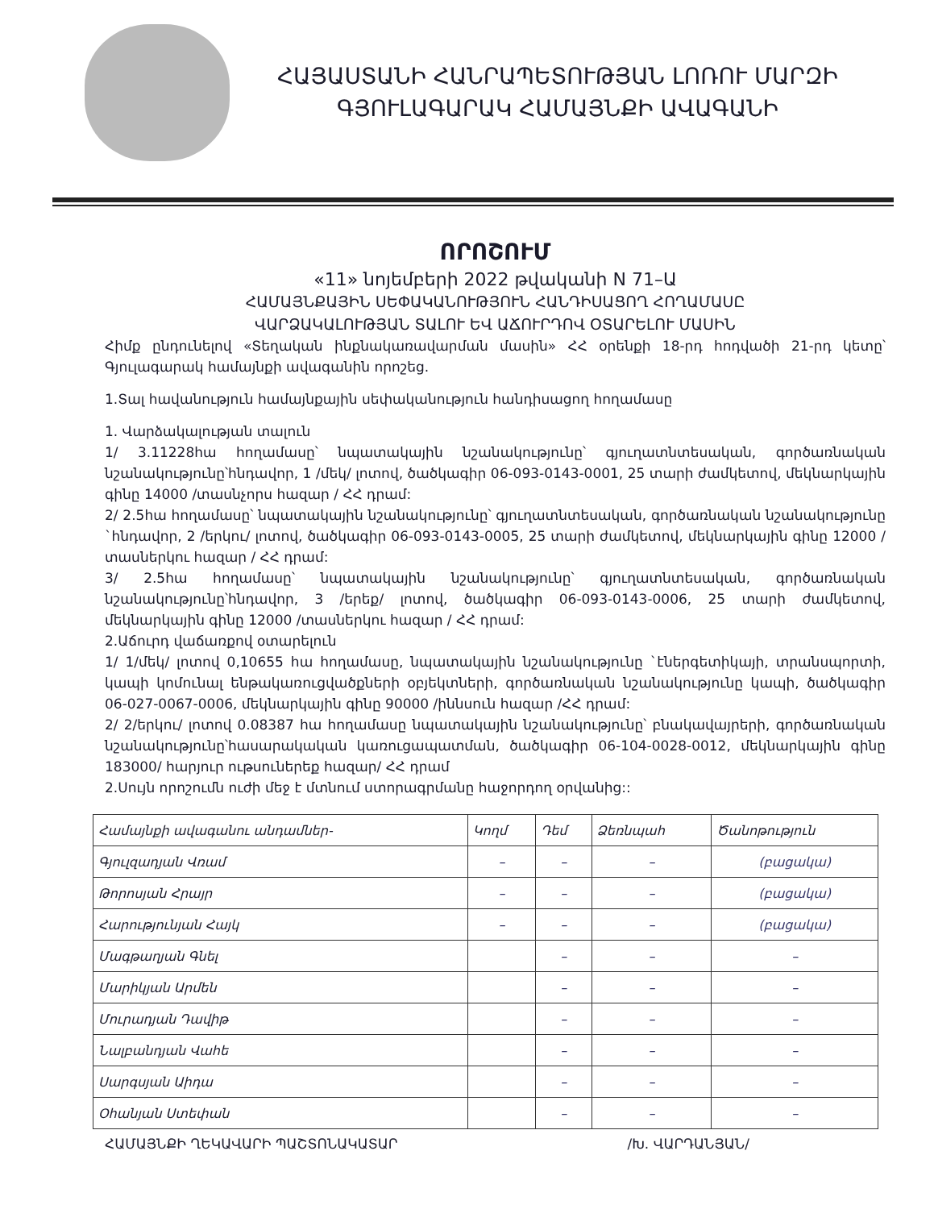ՀԱՅԱՍՏԱՆԻ ՀԱՆՐԱՊԵՏՈՒԹՅԱՆ ԼՈՌՈՒ ՄԱՐԶԻ
ԳՅՈՒԼԱԳԱՐԱԿ ՀԱՄԱՅՆՔԻ ԱՎԱԳԱՆԻ
ՈՐՈՇՈՒՄ
«11» նոյեմբերի 2022 թվականի N 71–Ա
ՀԱՄԱՅՆՔԱՅԻՆ ՍԵՓԱԿԱՆՈՒԹՅՈՒՆ ՀԱՆԴԻՍԱՑՈՂ ՀՈՂԱՄԱՍԸ
ՎԱՐՁԱԿԱԼՈՒԹՅԱՆ ՏԱԼՈՒ ԵՎ ԱՃՈՒՐԴՈՎ ՕՏԱՐԵԼՈՒ ՄԱՍԻՆ
Հիմք ընդունելով «Տեղական ինքնակառավարման մասին» ՀՀ օրենքի 18-րդ հոդվածի 21-րդ կետը՝ Գյուլագարակ համայնքի ավագանին որոշեց.
1.Տալ հավանություն համայնքային սեփականություն հանդիսացող հողամասը
1. Վարձակալության տալուն
1/ 3.11228հա հողամասը՝ նպատակային նշանակությունը՝ գյուղատնտեսական, գործառնական նշանակությունը՝հնդավոր, 1 /մեկ/ լոտով, ծածկագիր 06-093-0143-0001, 25 տարի ժամկետով, մեկնարկային գինը 14000 /տասնչորս հազար / ՀՀ դրամ:
2/ 2.5հա հողամասը՝ նպատակային նշանակությունը՝ գյուղատնտեսական, գործառնական նշանակությունը `հնդավոր, 2 /երկու/ լոտով, ծածկագիր 06-093-0143-0005, 25 տարի ժամկետով, մեկնարկային գինը 12000 /տասներկու հազար / ՀՀ դրամ:
3/ 2.5հա հողամասը՝ նպատակային նշանակությունը՝ գյուղատնտեսական, գործառնական նշանակությունը՝հնդավոր, 3 /երեք/ լոտով, ծածկագիր 06-093-0143-0006, 25 տարի ժամկետով, մեկնարկային գինը 12000 /տասներկու հազար / ՀՀ դրամ:
2.Աճուրդ վաճառքով օտարելուն
1/ 1/մեկ/ լոտով 0,10655 հա հողամասը, նպատակային նշանակությունը `էներգետիկայի, տրանսպորտի, կապի կոմունալ ենթակառուցվածքների օբյեկտների, գործառնական նշանակությունը կապի, ծածկագիր 06-027-0067-0006, մեկնարկային գինը 90000 /իննսուն հազար /ՀՀ դրամ:
2/ 2/երկու/ լոտով 0.08387 հա հողամասը նպատակային նշանակությունը՝ բնակավայրերի, գործառնական նշանակությունը՝հասարակական կառուցապատման, ծածկագիր 06-104-0028-0012, մեկնարկային գինը 183000/ հարյուր ութսուներեք հազար/ ՀՀ դրամ
2.Սույն որոշումն ուժի մեջ է մտնում ստորագրմանը հաջորդող օրվանից::
| Համայնքի ավագանու անդամներ- | Կողմ | Դեմ | Ձեռնպահ | Ծանոթություն |
| --- | --- | --- | --- | --- |
| Գյուլզադյան Վռամ | – | – | – | (բացակա) |
| Թորոսյան Հրայր | – | – | – | (բացակա) |
| Հարությունյան Հայկ | – | – | – | (բացակա) |
| Մագթաղյան Գնել | | – | – | – |
| Մարիկյան Արմեն | | – | – | – |
| Մուրադյան Դավիթ | | – | – | – |
| Նալբանդյան Վահե | | – | – | – |
| Սարգսյան Աիդա | | – | – | – |
| Օհանյան Ստեփան | | – | – | – |
ՀԱՄԱՅՆՔԻ ՂԵԿԱՎԱՐԻ ՊԱՇՏՈՆԱԿԱՏԱՐ /Խ. ՎԱՐԴԱՆՅԱՆ/